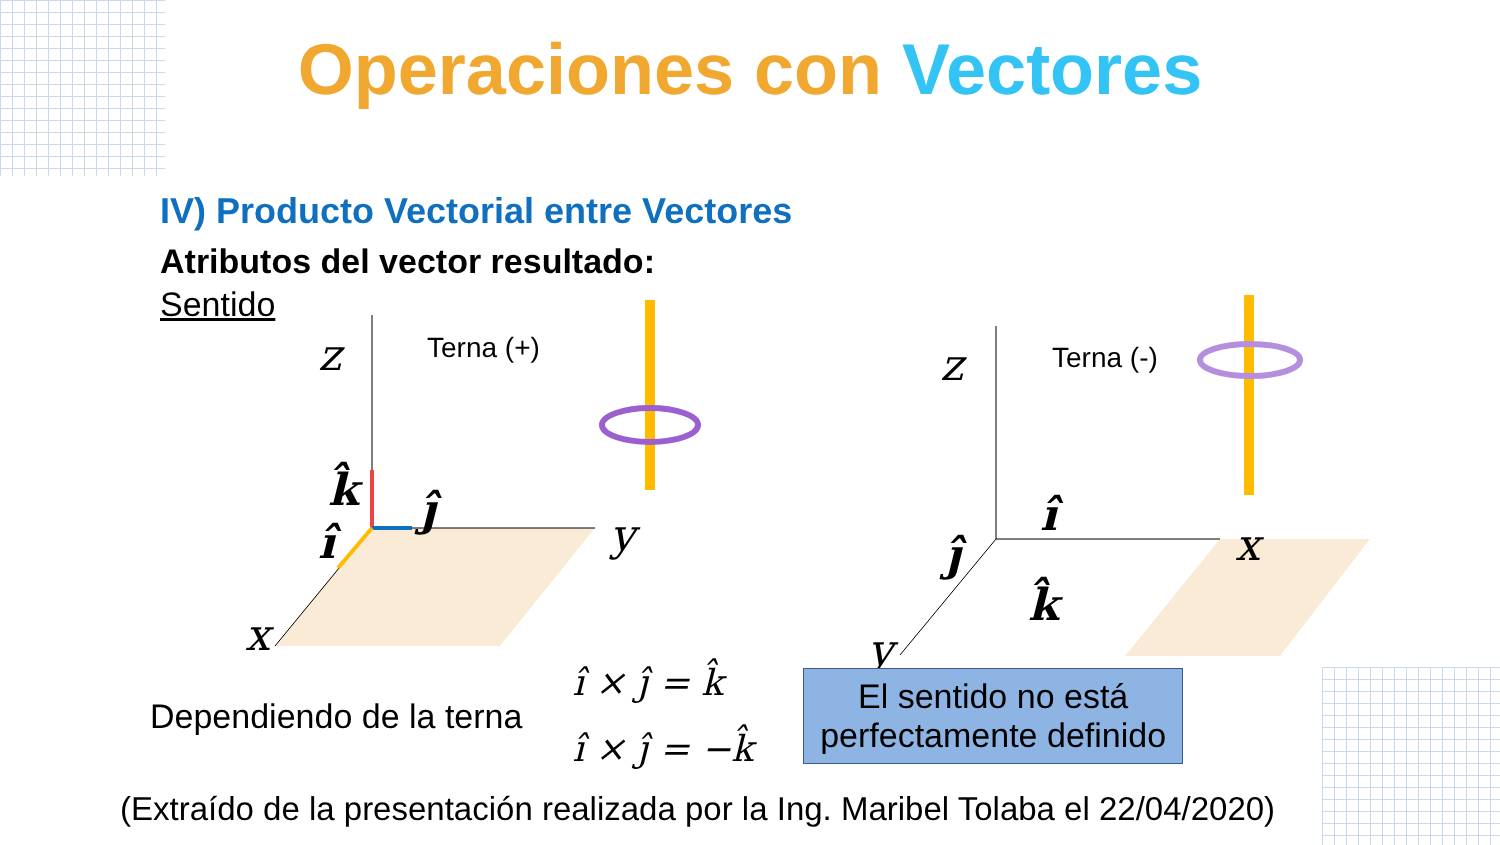z
y
x
z
x
y
k̂
ĵ
î
î
ĵ
k̂
Terna (+)
Terna (-)
Operaciones con Vectores
IV) Producto Vectorial entre Vectores
Atributos del vector resultado:
Sentido
Dependiendo de la terna
î × ĵ = k̂
î × ĵ = −k̂
El sentido no está
perfectamente definido
(Extraído de la presentación realizada por la Ing. Maribel Tolaba el 22/04/2020)